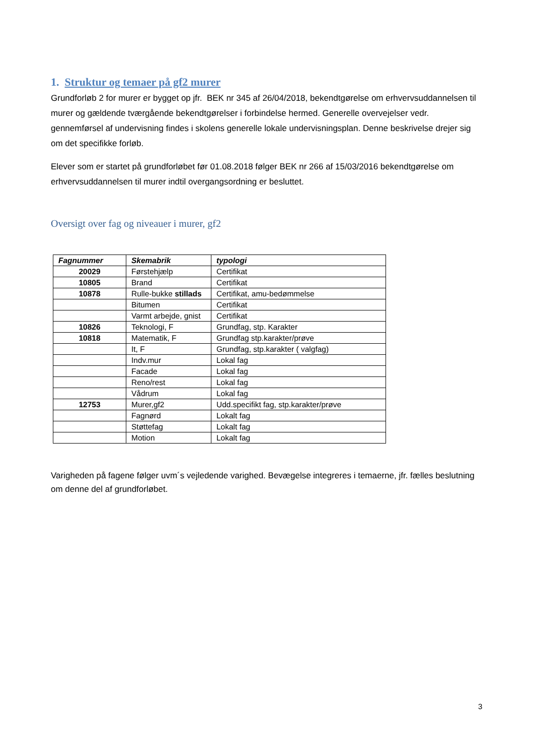1. Struktur og temaer på gf2 murer
Grundforløb 2 for murer er bygget op jfr. BEK nr 345 af 26/04/2018, bekendtgørelse om erhvervsuddannelsen til murer og gældende tværgående bekendtgørelser i forbindelse hermed. Generelle overvejelser vedr. gennemførsel af undervisning findes i skolens generelle lokale undervisningsplan. Denne beskrivelse drejer sig om det specifikke forløb.
Elever som er startet på grundforløbet før 01.08.2018 følger BEK nr 266 af 15/03/2016 bekendtgørelse om erhvervsuddannelsen til murer indtil overgangsordning er besluttet.
Oversigt over fag og niveauer i murer, gf2
| Fagnummer | Skemabrik | typologi |
| --- | --- | --- |
| 20029 | Førstehjælp | Certifikat |
| 10805 | Brand | Certifikat |
| 10878 | Rulle-bukke stillads | Certifikat, amu-bedømmelse |
| | Bitumen | Certifikat |
| | Varmt arbejde, gnist | Certifikat |
| 10826 | Teknologi, F | Grundfag, stp. Karakter |
| 10818 | Matematik, F | Grundfag stp.karakter/prøve |
| | It, F | Grundfag, stp.karakter ( valgfag) |
| | Indv.mur | Lokal fag |
| | Facade | Lokal fag |
| | Reno/rest | Lokal fag |
| | Vådrum | Lokal fag |
| 12753 | Murer,gf2 | Udd.specifikt fag, stp.karakter/prøve |
| | Fagnørd | Lokalt fag |
| | Støttefag | Lokalt fag |
| | Motion | Lokalt fag |
Varigheden på fagene følger uvm´s vejledende varighed. Bevægelse integreres i temaerne, jfr. fælles beslutning om denne del af grundforløbet.
3